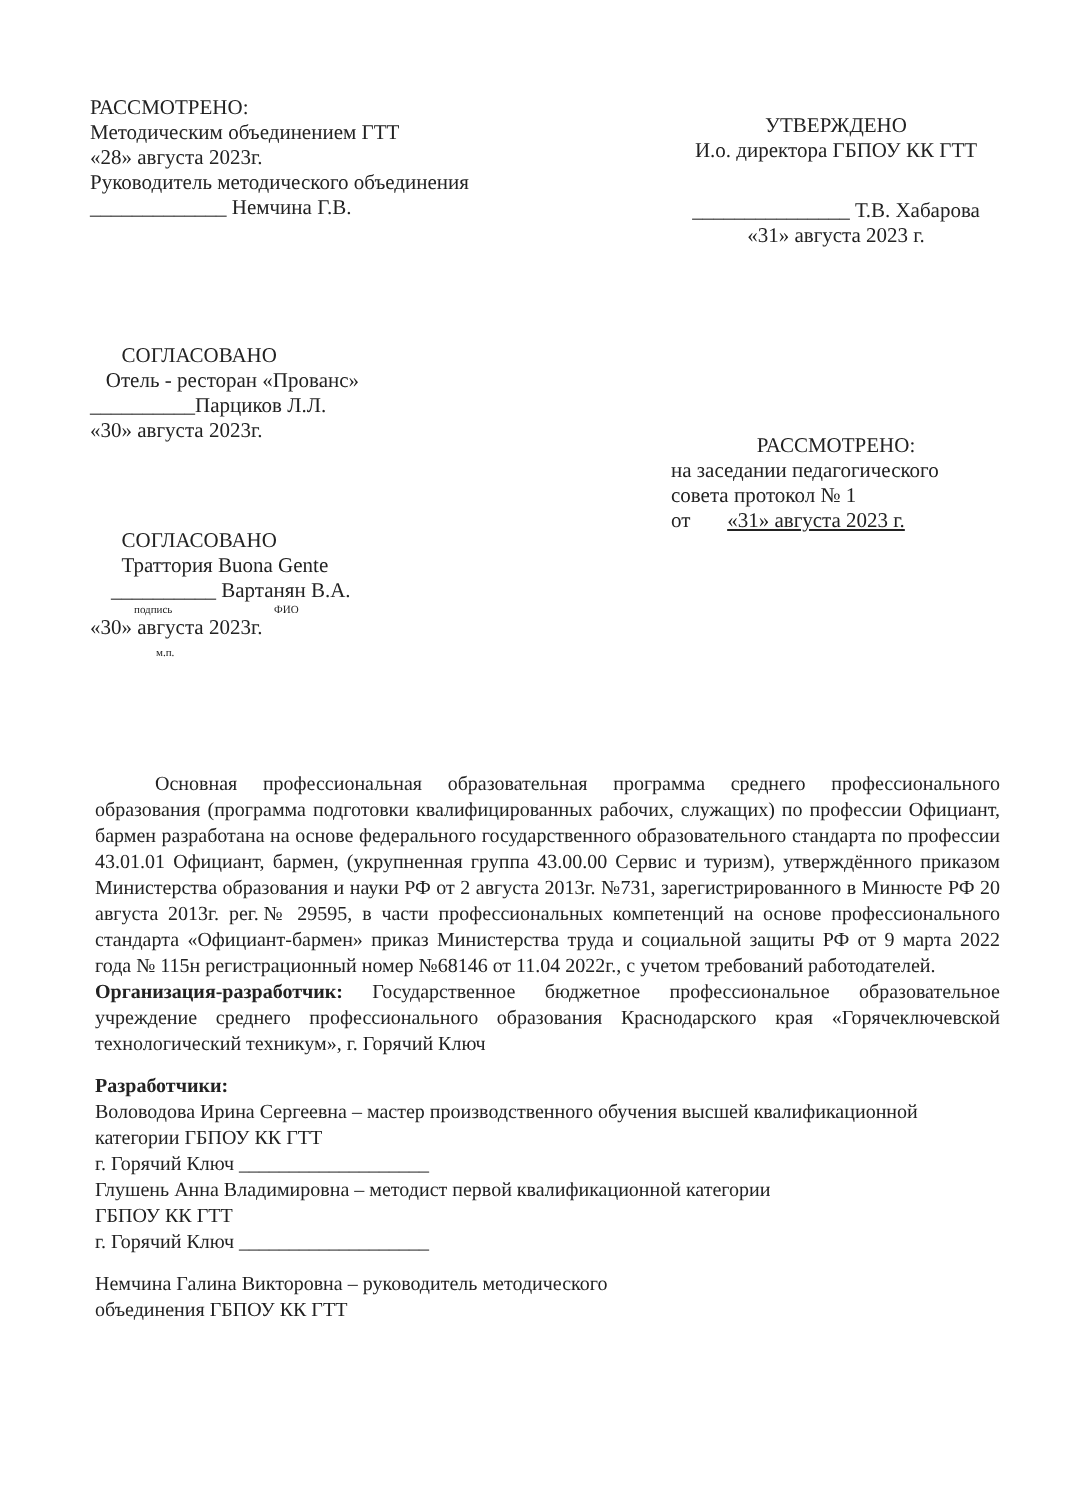РАССМОТРЕНО:
Методическим объединением ГТТ
«28» августа 2023г.
Руководитель методического объединения
_____________ Немчина Г.В.
УТВЕРЖДЕНО
И.о. директора ГБПОУ КК ГТТ
_______________ Т.В. Хабарова
«31» августа 2023 г.
СОГЛАСОВАНО
Отель - ресторан «Прованс»
__________Парциков Л.Л.
«30» августа 2023г.
РАССМОТРЕНО:
на заседании педагогического совета протокол № 1
от «31» августа 2023 г.
СОГЛАСОВАНО
Траттория Buona Gente
__________ Вартанян В.А.
подпись ФИО
«30» августа 2023г.
м.п.
Основная профессиональная образовательная программа среднего профессионального образования (программа подготовки квалифицированных рабочих, служащих) по профессии Официант, бармен разработана на основе федерального государственного образовательного стандарта по профессии 43.01.01 Официант, бармен, (укрупненная группа 43.00.00 Сервис и туризм), утверждённого приказом Министерства образования и науки РФ от 2 августа 2013г. №731, зарегистрированного в Минюсте РФ 20 августа 2013г. рег.№ 29595, в части профессиональных компетенций на основе профессионального стандарта «Официант-бармен» приказ Министерства труда и социальной защиты РФ от 9 марта 2022 года № 115н регистрационный номер №68146 от 11.04 2022г., с учетом требований работодателей.
Организация-разработчик: Государственное бюджетное профессиональное образовательное учреждение среднего профессионального образования Краснодарского края «Горячеключевской технологический техникум», г. Горячий Ключ
Разработчики:
Воловодова Ирина Сергеевна – мастер производственного обучения высшей квалификационной категории ГБПОУ КК ГТТ
г. Горячий Ключ ___________________
Глушень Анна Владимировна – методист первой квалификационной категории
ГБПОУ КК ГТТ
г. Горячий Ключ ___________________
Немчина Галина Викторовна – руководитель методического
объединения ГБПОУ КК ГТТ